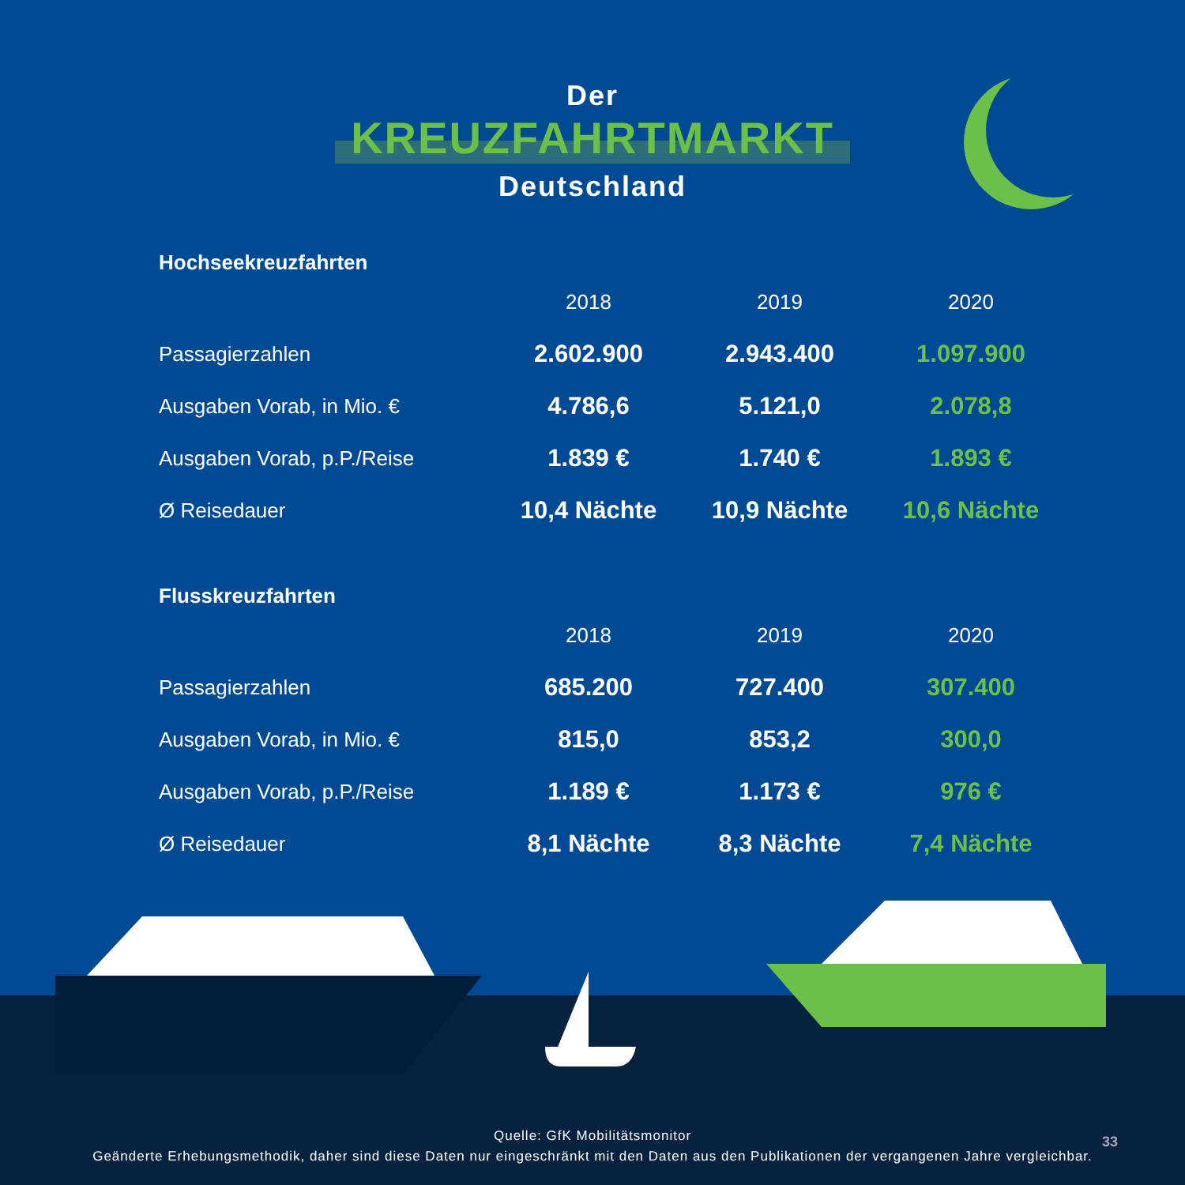Der
KREUZFAHRTMARKT
Deutschland
| Hochseekreuzfahrten | | | |
| --- | --- | --- | --- |
| | 2018 | 2019 | 2020 |
| Passagierzahlen | 2.602.900 | 2.943.400 | 1.097.900 |
| Ausgaben Vorab, in Mio. € | 4.786,6 | 5.121,0 | 2.078,8 |
| Ausgaben Vorab, p.P./Reise | 1.839 € | 1.740 € | 1.893 € |
| Ø Reisedauer | 10,4 Nächte | 10,9 Nächte | 10,6 Nächte |
| Flusskreuzfahrten | | | |
| | 2018 | 2019 | 2020 |
| Passagierzahlen | 685.200 | 727.400 | 307.400 |
| Ausgaben Vorab, in Mio. € | 815,0 | 853,2 | 300,0 |
| Ausgaben Vorab, p.P./Reise | 1.189 € | 1.173 € | 976 € |
| Ø Reisedauer | 8,1 Nächte | 8,3 Nächte | 7,4 Nächte |
Quelle: GfK Mobilitätsmonitor
Geänderte Erhebungsmethodik, daher sind diese Daten nur eingeschränkt mit den Daten aus den Publikationen der vergangenen Jahre vergleichbar.
33